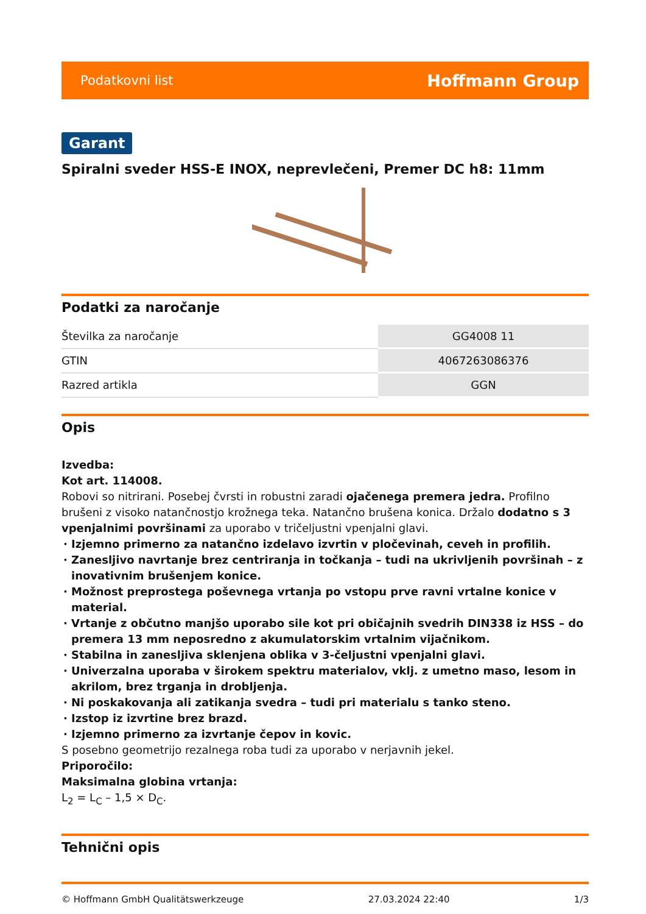Podatkovni list Hoffmann Group
Garant
Spiralni sveder HSS-E INOX, neprevlečeni, Premer DC h8: 11mm
Podatki za naročanje
| Številka za naročanje | GG4008 11 |
| GTIN | 4067263086376 |
| Razred artikla | GGN |
Opis
Izvedba:
Kot art. 114008.
Robovi so nitrirani. Posebej čvrsti in robustni zaradi ojačenega premera jedra. Profilno brušeni z visoko natančnostjo krožnega teka. Natančno brušena konica. Držalo dodatno s 3 vpenjalnimi površinami za uporabo v tričeljustni vpenjalni glavi.
Izjemno primerno za natančno izdelavo izvrtin v pločevinah, ceveh in profilih.
Zanesljivo navrtanje brez centriranja in točkanja – tudi na ukrivljenih površinah – z inovativnim brušenjem konice.
Možnost preprostega poševnega vrtanja po vstopu prve ravni vrtalne konice v material.
Vrtanje z občutno manjšo uporabo sile kot pri običajnih svedrih DIN338 iz HSS – do premera 13 mm neposredno z akumulatorskim vrtalnim vijačnikom.
Stabilna in zanesljiva sklenjena oblika v 3-čeljustni vpenjalni glavi.
Univerzalna uporaba v širokem spektru materialov, vklj. z umetno maso, lesom in akrilom, brez trganja in drobljenja.
Ni poskakovanja ali zatikanja svedra – tudi pri materialu s tanko steno.
Izstop iz izvrtine brez brazd.
Izjemno primerno za izvrtanje čepov in kovic.
S posebno geometrijo rezalnega roba tudi za uporabo v nerjavnih jekel.
Priporočilo:
Maksimalna globina vrtanja:
L<sub>2</sub> = L<sub>C</sub> – 1,5 × D<sub>C</sub>.
Tehnični opis
© Hoffmann GmbH Qualitätswerkzeuge 27.03.2024 22:40 1/3